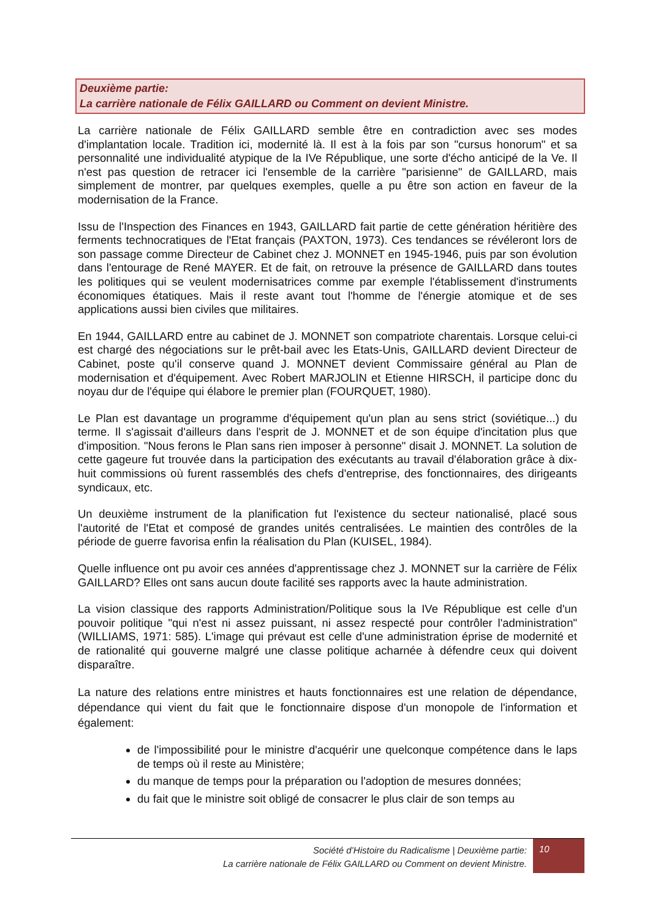Deuxième partie:
La carrière nationale de Félix GAILLARD ou Comment on devient Ministre.
La carrière nationale de Félix GAILLARD semble être en contradiction avec ses modes d'implantation locale. Tradition ici, modernité là. Il est à la fois par son "cursus honorum" et sa personnalité une individualité atypique de la IVe République, une sorte d'écho anticipé de la Ve. Il n'est pas question de retracer ici l'ensemble de la carrière "parisienne" de GAILLARD, mais simplement de montrer, par quelques exemples, quelle a pu être son action en faveur de la modernisation de la France.
Issu de l'Inspection des Finances en 1943, GAILLARD fait partie de cette génération héritière des ferments technocratiques de l'Etat français (PAXTON, 1973). Ces tendances se révéleront lors de son passage comme Directeur de Cabinet chez J. MONNET en 1945-1946, puis par son évolution dans l'entourage de René MAYER. Et de fait, on retrouve la présence de GAILLARD dans toutes les politiques qui se veulent modernisatrices comme par exemple l'établissement d'instruments économiques étatiques. Mais il reste avant tout l'homme de l'énergie atomique et de ses applications aussi bien civiles que militaires.
En 1944, GAILLARD entre au cabinet de J. MONNET son compatriote charentais. Lorsque celui-ci est chargé des négociations sur le prêt-bail avec les Etats-Unis, GAILLARD devient Directeur de Cabinet, poste qu'il conserve quand J. MONNET devient Commissaire général au Plan de modernisation et d'équipement. Avec Robert MARJOLIN et Etienne HIRSCH, il participe donc du noyau dur de l'équipe qui élabore le premier plan (FOURQUET, 1980).
Le Plan est davantage un programme d'équipement qu'un plan au sens strict (soviétique...) du terme. Il s'agissait d'ailleurs dans l'esprit de J. MONNET et de son équipe d'incitation plus que d'imposition. "Nous ferons le Plan sans rien imposer à personne" disait J. MONNET. La solution de cette gageure fut trouvée dans la participation des exécutants au travail d'élaboration grâce à dix-huit commissions où furent rassemblés des chefs d'entreprise, des fonctionnaires, des dirigeants syndicaux, etc.
Un deuxième instrument de la planification fut l'existence du secteur nationalisé, placé sous l'autorité de l'Etat et composé de grandes unités centralisées. Le maintien des contrôles de la période de guerre favorisa enfin la réalisation du Plan (KUISEL, 1984).
Quelle influence ont pu avoir ces années d'apprentissage chez J. MONNET sur la carrière de Félix GAILLARD? Elles ont sans aucun doute facilité ses rapports avec la haute administration.
La vision classique des rapports Administration/Politique sous la IVe République est celle d'un pouvoir politique "qui n'est ni assez puissant, ni assez respecté pour contrôler l'administration"(WILLIAMS, 1971: 585). L'image qui prévaut est celle d'une administration éprise de modernité et de rationalité qui gouverne malgré une classe politique acharnée à défendre ceux qui doivent disparaître.
La nature des relations entre ministres et hauts fonctionnaires est une relation de dépendance, dépendance qui vient du fait que le fonctionnaire dispose d'un monopole de l'information et également:
de l'impossibilité pour le ministre d'acquérir une quelconque compétence dans le laps de temps où il reste au Ministère;
du manque de temps pour la préparation ou l'adoption de mesures données;
du fait que le ministre soit obligé de consacrer le plus clair de son temps au
Société d’Histoire du Radicalisme | Deuxième partie:
La carrière nationale de Félix GAILLARD ou Comment on devient Ministre.
10